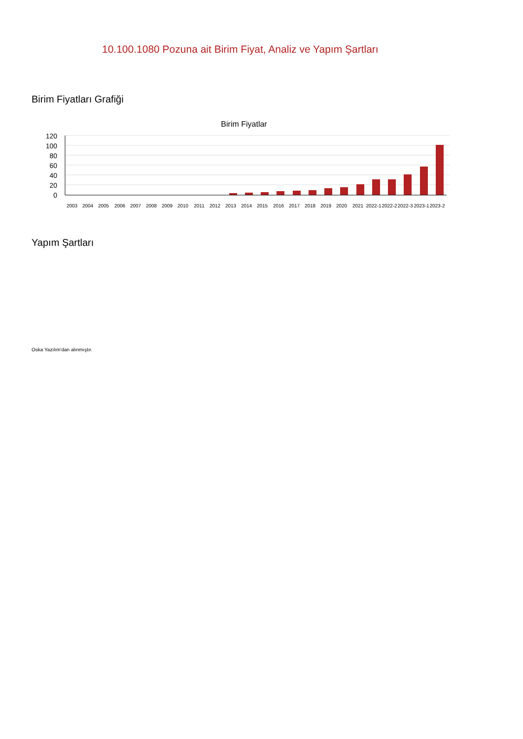10.100.1080 Pozuna ait Birim Fiyat, Analiz ve Yapım Şartları
Birim Fiyatları Grafiği
Birim Fiyatlar
120
100
80
60
40
20
0
2003
2004
2005
2006
2007
2008
2009
2010
2011
2012
2013
2014
2015
2016
2017
2018
2019
2020
2021
2022-1
2022-2
2022-3
2023-1
2023-2
Yapım Şartları
Oska Yazılım'dan alınmıştır.